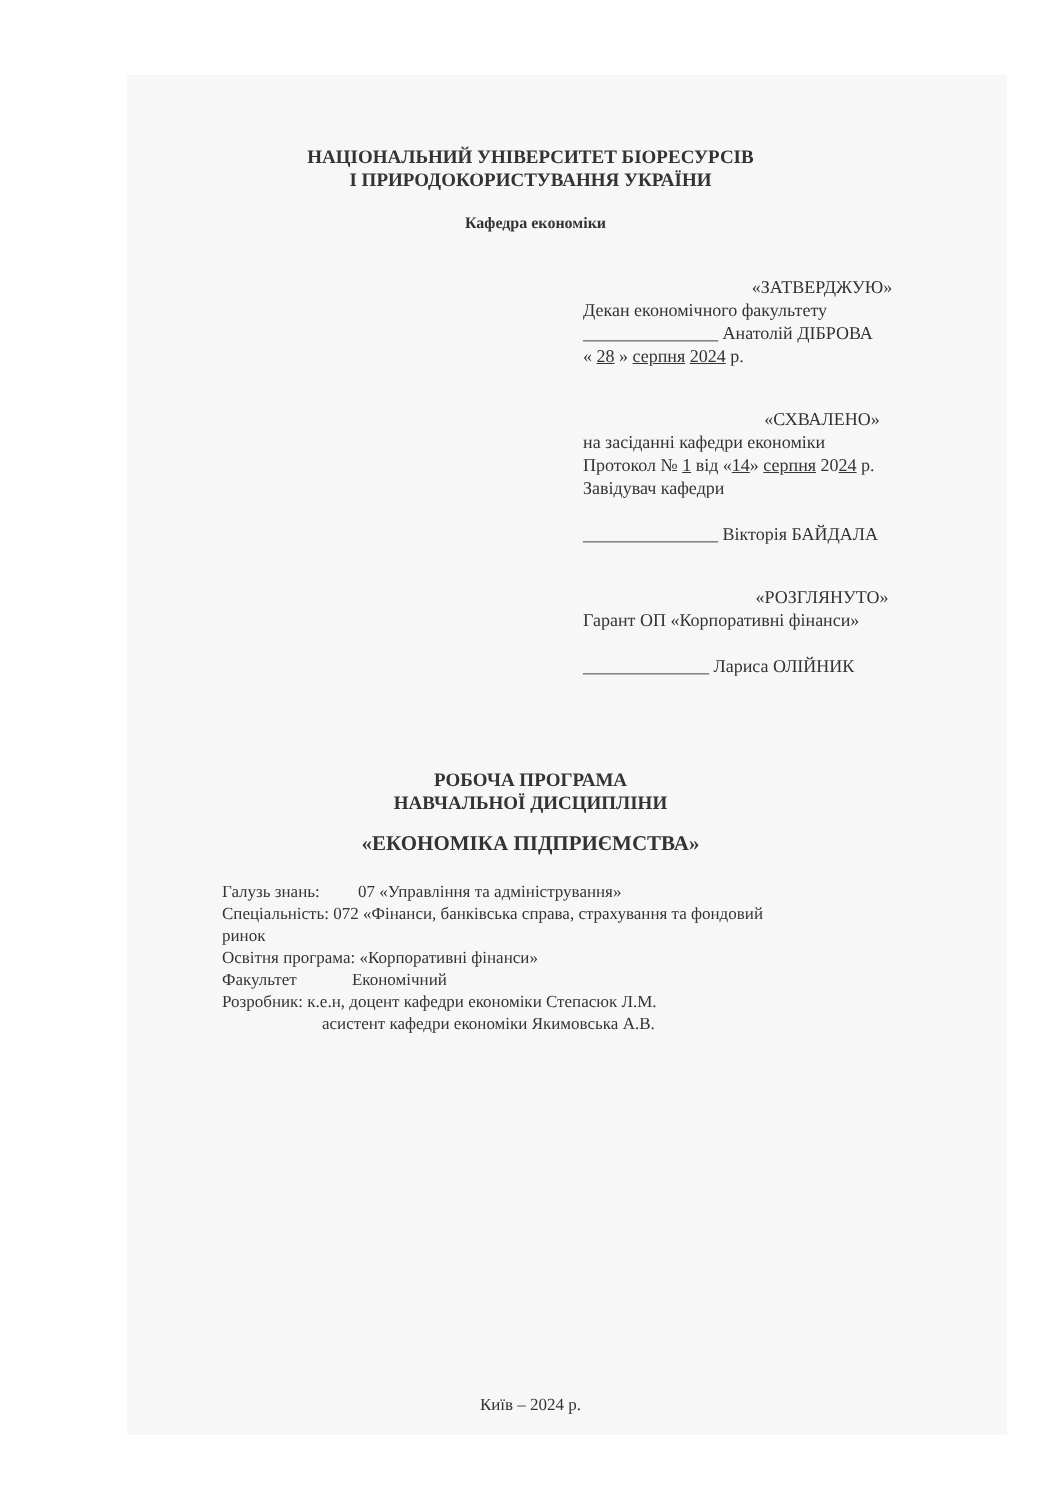НАЦІОНАЛЬНИЙ УНІВЕРСИТЕТ БІОРЕСУРСІВ
І ПРИРОДОКОРИСТУВАННЯ УКРАЇНИ
Кафедра економіки
«ЗАТВЕРДЖУЮ»
Декан економічного факультету
_______________ Анатолій ДІБРОВА
« 28 » серпня 2024 р.
«СХВАЛЕНО»
на засіданні кафедри економіки
Протокол № 1 від «14» серпня 2024 р.
Завідувач кафедри
_______________ Вікторія БАЙДАЛА
«РОЗГЛЯНУТО»
Гарант ОП «Корпоративні фінанси»
______________ Лариса ОЛІЙНИК
РОБОЧА ПРОГРАМА
НАВЧАЛЬНОЇ ДИСЦИПЛІНИ
«ЕКОНОМІКА ПІДПРИЄМСТВА»
Галузь знань: 07 «Управління та адміністрування»
Спеціальність: 072 «Фінанси, банківська справа, страхування та фондовий
ринок
Освітня програма: «Корпоративні фінанси»
Факультет Економічний
Розробник: к.е.н, доцент кафедри економіки Степасюк Л.М.
асистент кафедри економіки Якимовська А.В.
Київ – 2024 р.